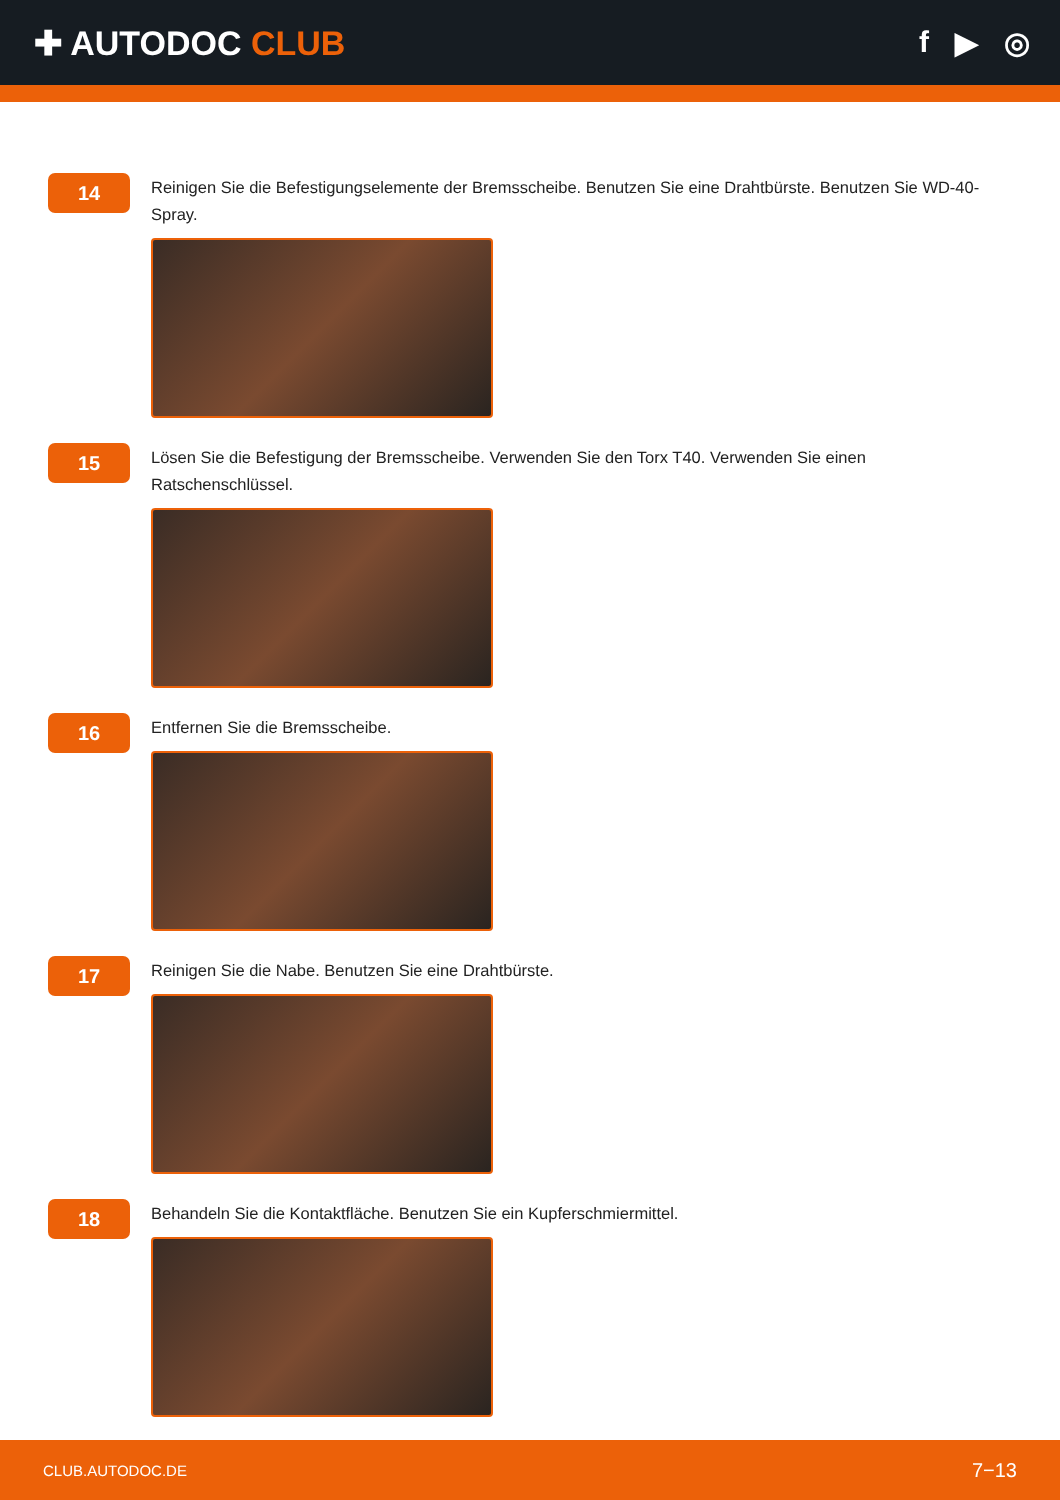✚ AUTODOC CLUB f ▶ ◎
14
Reinigen Sie die Befestigungselemente der Bremsscheibe. Benutzen Sie eine Drahtbürste. Benutzen Sie WD-40-Spray.
15
Lösen Sie die Befestigung der Bremsscheibe. Verwenden Sie den Torx T40. Verwenden Sie einen Ratschenschlüssel.
16
Entfernen Sie die Bremsscheibe.
17
Reinigen Sie die Nabe. Benutzen Sie eine Drahtbürste.
18
Behandeln Sie die Kontaktfläche. Benutzen Sie ein Kupferschmiermittel.
CLUB.AUTODOC.DE 7−13